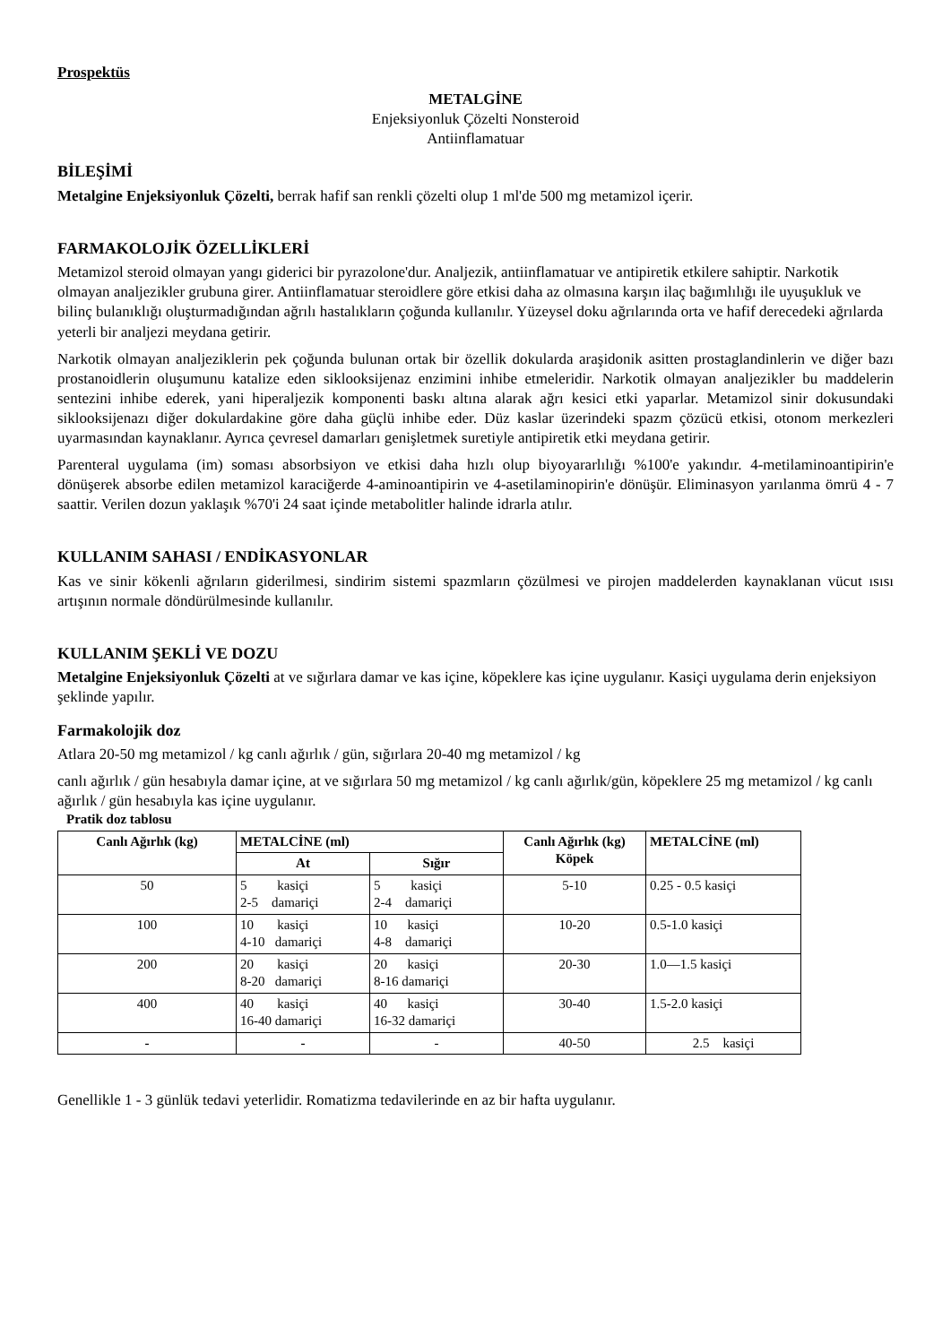Prospektüs
METALGİNE
Enjeksiyonluk Çözelti Nonsteroid
Antiinflamatuar
BİLEŞİMİ
Metalgine Enjeksiyonluk Çözelti, berrak hafif san renkli çözelti olup 1 ml'de 500 mg metamizol içerir.
FARMAKOLOJİK ÖZELLİKLERİ
Metamizol steroid olmayan yangı giderici bir pyrazolone'dur. Analjezik, antiinflamatuar ve antipiretik etkilere sahiptir. Narkotik olmayan analjezikler grubuna girer. Antiinflamatuar steroidlere göre etkisi daha az olmasına karşın ilaç bağımlılığı ile uyuşukluk ve bilinç bulanıklığı oluşturmadığından ağrılı hastalıkların çoğunda kullanılır. Yüzeysel doku ağrılarında orta ve hafif derecedeki ağrılarda yeterli bir analjezi meydana getirir.
Narkotik olmayan analjeziklerin pek çoğunda bulunan ortak bir özellik dokularda araşidonik asitten prostaglandinlerin ve diğer bazı prostanoidlerin oluşumunu katalize eden siklooksijenaz enzimini inhibe etmeleridir. Narkotik olmayan analjezikler bu maddelerin sentezini inhibe ederek, yani hiperaljezik komponenti baskı altına alarak ağrı kesici etki yaparlar. Metamizol sinir dokusundaki siklooksijenazı diğer dokulardakine göre daha güçlü inhibe eder. Düz kaslar üzerindeki spazm çözücü etkisi, otonom merkezleri uyarmasından kaynaklanır. Ayrıca çevresel damarları genişletmek suretiyle antipiretik etki meydana getirir.
Parenteral uygulama (im) soması absorbsiyon ve etkisi daha hızlı olup biyoyararlılığı %100'e yakındır. 4-metilaminoantipirin'e dönüşerek absorbe edilen metamizol karaciğerde 4-aminoantipirin ve 4-asetilaminopirin'e dönüşür. Eliminasyon yarılanma ömrü 4 - 7 saattir. Verilen dozun yaklaşık %70'i 24 saat içinde metabolitler halinde idrarla atılır.
KULLANIM SAHASI / ENDİKASYONLAR
Kas ve sinir kökenli ağrıların giderilmesi, sindirim sistemi spazmların çözülmesi ve pirojen maddelerden kaynaklanan vücut ısısı artışının normale döndürülmesinde kullanılır.
KULLANIM ŞEKLİ VE DOZU
Metalgine Enjeksiyonluk Çözelti at ve sığırlara damar ve kas içine, köpeklere kas içine uygulanır. Kasiçi uygulama derin enjeksiyon şeklinde yapılır.
Farmakolojik doz
Atlara 20-50 mg metamizol / kg canlı ağırlık / gün, sığırlara 20-40 mg metamizol / kg
canlı ağırlık / gün hesabıyla damar içine, at ve sığırlara 50 mg metamizol / kg canlı ağırlık/gün, köpeklere 25 mg metamizol / kg canlı ağırlık / gün hesabıyla kas içine uygulanır.
Pratik doz tablosu
| Canlı Ağırlık (kg) | METALCİNE (ml) | | Canlı Ağırlık (kg) Köpek | METALCİNE (ml) |
| --- | --- | --- | --- | --- |
| | At | Sığır | | |
| 50 | 5 kasiçi 2-5 damariçi | 5 kasiçi 2-4 damariçi | 5-10 | 0.25 - 0.5 kasiçi |
| 100 | 10 kasiçi 4-10 damariçi | 10 kasiçi 4-8 damariçi | 10-20 | 0.5-1.0 kasiçi |
| 200 | 20 kasiçi 8-20 damariçi | 20 kasiçi 8-16 damariçi | 20-30 | 1.0—1.5 kasiçi |
| 400 | 40 kasiçi 16-40 damariçi | 40 kasiçi 16-32 damariçi | 30-40 | 1.5-2.0 kasiçi |
| - | - | - | 40-50 | 2.5 kasiçi |
Genellikle 1 - 3 günlük tedavi yeterlidir. Romatizma tedavilerinde en az bir hafta uygulanır.